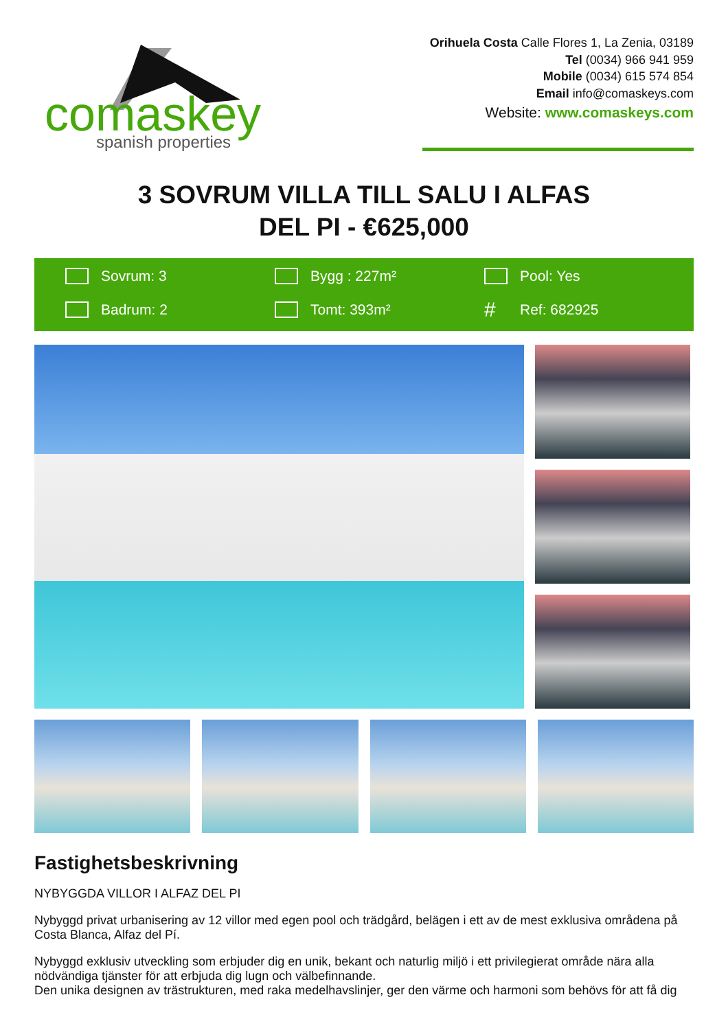comaskey
spanish properties
Orihuela Costa Calle Flores 1, La Zenia, 03189
Tel (0034) 966 941 959
Mobile (0034) 615 574 854
Email info@comaskeys.com
Website: www.comaskeys.com
3 SOVRUM VILLA TILL SALU I ALFAS DEL PI - €625,000
Sovrum: 3
Bygg : 227m²
Pool: Yes
Badrum: 2
Tomt: 393m²
# Ref: 682925
Fastighetsbeskrivning
NYBYGGDA VILLOR I ALFAZ DEL PI
Nybyggd privat urbanisering av 12 villor med egen pool och trädgård, belägen i ett av de mest exklusiva områdena på Costa Blanca, Alfaz del Pí.
Nybyggd exklusiv utveckling som erbjuder dig en unik, bekant och naturlig miljö i ett privilegierat område nära alla nödvändiga tjänster för att erbjuda dig lugn och välbefinnande.
Den unika designen av trästrukturen, med raka medelhavslinjer, ger den värme och harmoni som behövs för att få dig